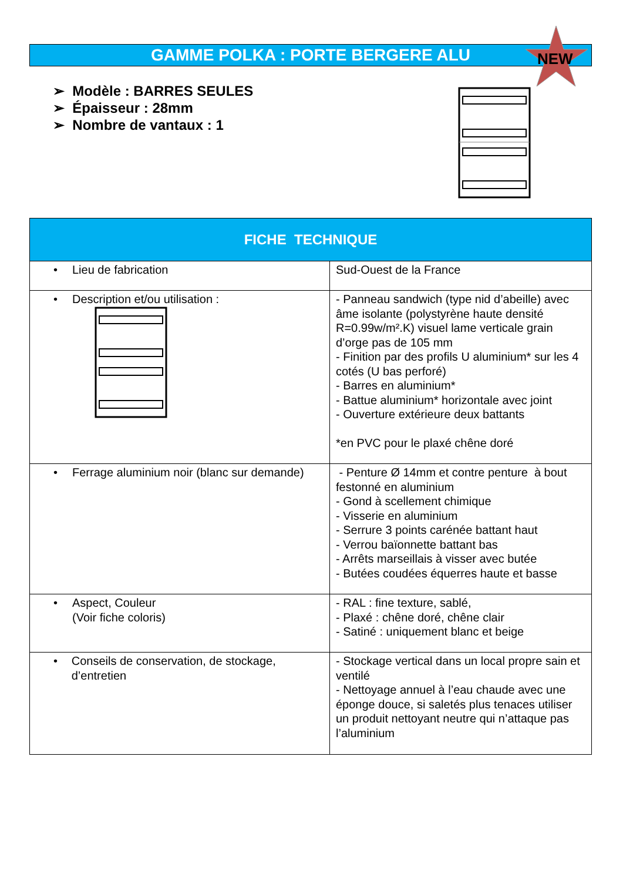GAMME POLKA : PORTE BERGERE ALU NEW
➢ Modèle : BARRES SEULES
➢ Épaisseur : 28mm
➢ Nombre de vantaux : 1
| FICHE TECHNIQUE | |
| --- | --- |
| • Lieu de fabrication | Sud-Ouest de la France |
| • Description et/ou utilisation : | - Panneau sandwich (type nid d’abeille) avec âme isolante (polystyrène haute densité R=0.99w/m².K) visuel lame verticale grain d’orge pas de 105 mm - Finition par des profils U aluminium* sur les 4 cotés (U bas perforé) - Barres en aluminium* - Battue aluminium* horizontale avec joint - Ouverture extérieure deux battants *en PVC pour le plaxé chêne doré |
| • Ferrage aluminium noir (blanc sur demande) | - Penture Ø 14mm et contre penture à bout festonné en aluminium - Gond à scellement chimique - Visserie en aluminium - Serrure 3 points carénée battant haut - Verrou baïonnette battant bas - Arrêts marseillais à visser avec butée - Butées coudées équerres haute et basse |
| • Aspect, Couleur (Voir fiche coloris) | - RAL : fine texture, sablé, - Plaxé : chêne doré, chêne clair - Satiné : uniquement blanc et beige |
| • Conseils de conservation, de stockage, d’entretien | - Stockage vertical dans un local propre sain et ventilé - Nettoyage annuel à l’eau chaude avec une éponge douce, si saletés plus tenaces utiliser un produit nettoyant neutre qui n’attaque pas l’aluminium |